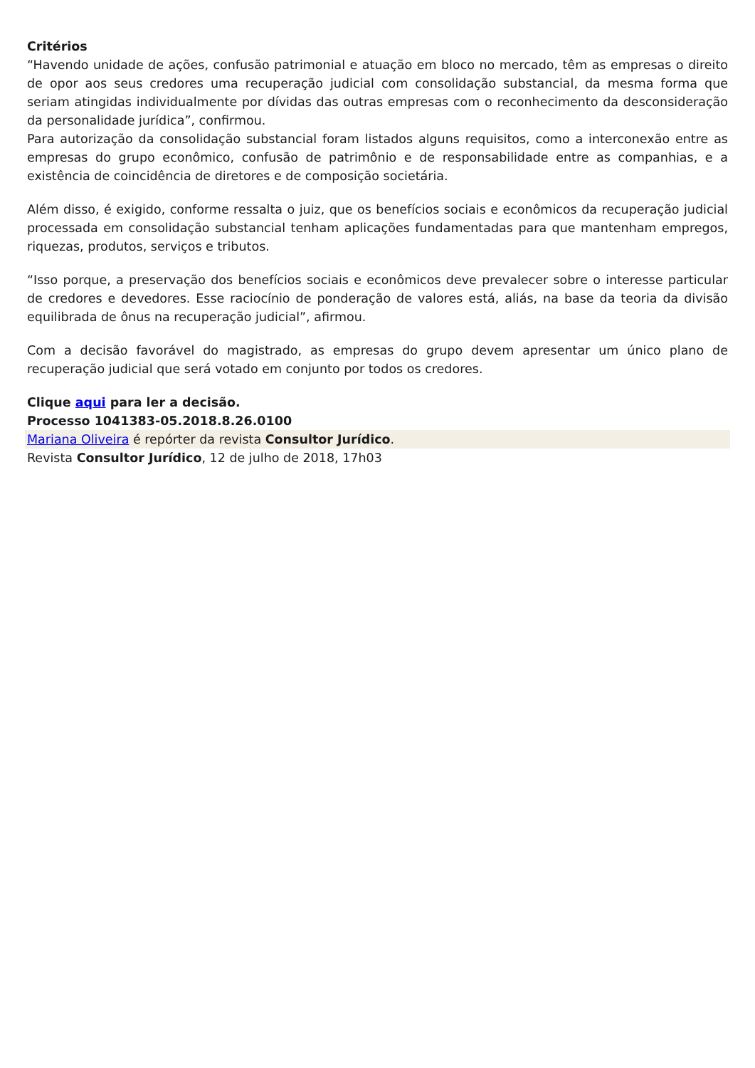Critérios
“Havendo unidade de ações, confusão patrimonial e atuação em bloco no mercado, têm as empresas o direito de opor aos seus credores uma recuperação judicial com consolidação substancial, da mesma forma que seriam atingidas individualmente por dívidas das outras empresas com o reconhecimento da desconsideração da personalidade jurídica”, confirmou.
Para autorização da consolidação substancial foram listados alguns requisitos, como a interconexão entre as empresas do grupo econômico, confusão de patrimônio e de responsabilidade entre as companhias, e a existência de coincidência de diretores e de composição societária.
Além disso, é exigido, conforme ressalta o juiz, que os benefícios sociais e econômicos da recuperação judicial processada em consolidação substancial tenham aplicações fundamentadas para que mantenham empregos, riquezas, produtos, serviços e tributos.
“Isso porque, a preservação dos benefícios sociais e econômicos deve prevalecer sobre o interesse particular de credores e devedores. Esse raciocínio de ponderação de valores está, aliás, na base da teoria da divisão equilibrada de ônus na recuperação judicial”, afirmou.
Com a decisão favorável do magistrado, as empresas do grupo devem apresentar um único plano de recuperação judicial que será votado em conjunto por todos os credores.
Clique aqui para ler a decisão.
Processo 1041383-05.2018.8.26.0100
Mariana Oliveira é repórter da revista Consultor Jurídico.
Revista Consultor Jurídico, 12 de julho de 2018, 17h03